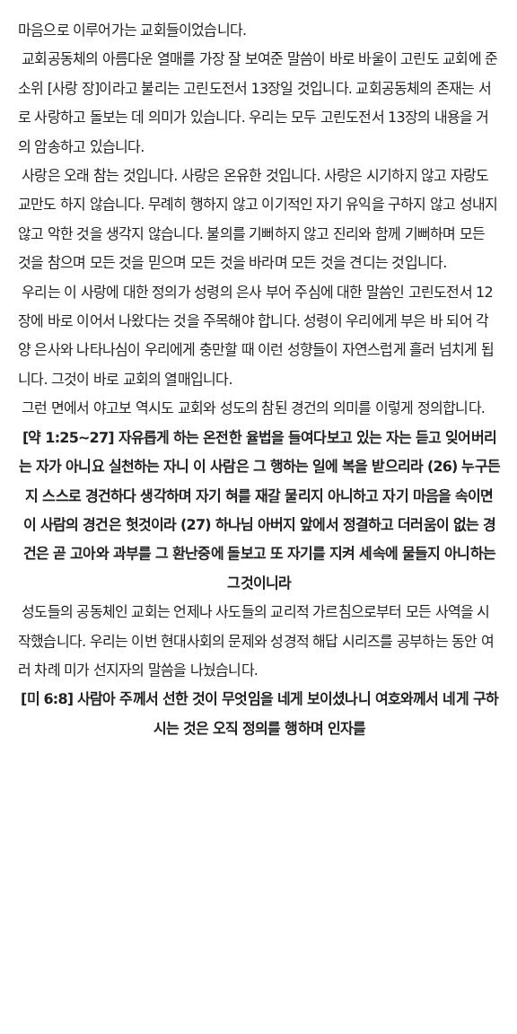마음으로 이루어가는 교회들이었습니다.
교회공동체의 아름다운 열매를 가장 잘 보여준 말씀이 바로 바울이 고린도 교회에 준 소위 [사랑 장]이라고 불리는 고린도전서 13장일 것입니다. 교회공동체의 존재는 서로 사랑하고 돌보는 데 의미가 있습니다. 우리는 모두 고린도전서 13장의 내용을 거의 암송하고 있습니다.
사랑은 오래 참는 것입니다. 사랑은 온유한 것입니다. 사랑은 시기하지 않고 자랑도 교만도 하지 않습니다. 무례히 행하지 않고 이기적인 자기 유익을 구하지 않고 성내지 않고 악한 것을 생각지 않습니다. 불의를 기뻐하지 않고 진리와 함께 기뻐하며 모든 것을 참으며 모든 것을 믿으며 모든 것을 바라며 모든 것을 견디는 것입니다.
우리는 이 사랑에 대한 정의가 성령의 은사 부어 주심에 대한 말씀인 고린도전서 12장에 바로 이어서 나왔다는 것을 주목해야 합니다. 성령이 우리에게 부은 바 되어 각양 은사와 나타나심이 우리에게 충만할 때 이런 성향들이 자연스럽게 흘러 넘치게 됩니다. 그것이 바로 교회의 열매입니다.
그런 면에서 야고보 역시도 교회와 성도의 참된 경건의 의미를 이렇게 정의합니다.
[약 1:25~27] 자유롭게 하는 온전한 율법을 들여다보고 있는 자는 듣고 잊어버리는 자가 아니요 실천하는 자니 이 사람은 그 행하는 일에 복을 받으리라 (26) 누구든지 스스로 경건하다 생각하며 자기 혀를 재갈 물리지 아니하고 자기 마음을 속이면 이 사람의 경건은 헛것이라 (27) 하나님 아버지 앞에서 정결하고 더러움이 없는 경건은 곧 고아와 과부를 그 환난중에 돌보고 또 자기를 지켜 세속에 물들지 아니하는 그것이니라
성도들의 공동체인 교회는 언제나 사도들의 교리적 가르침으로부터 모든 사역을 시작했습니다. 우리는 이번 현대사회의 문제와 성경적 해답 시리즈를 공부하는 동안 여러 차례 미가 선지자의 말씀을 나눴습니다.
[미 6:8] 사람아 주께서 선한 것이 무엇임을 네게 보이셨나니 여호와께서 네게 구하시는 것은 오직 정의를 행하며 인자를